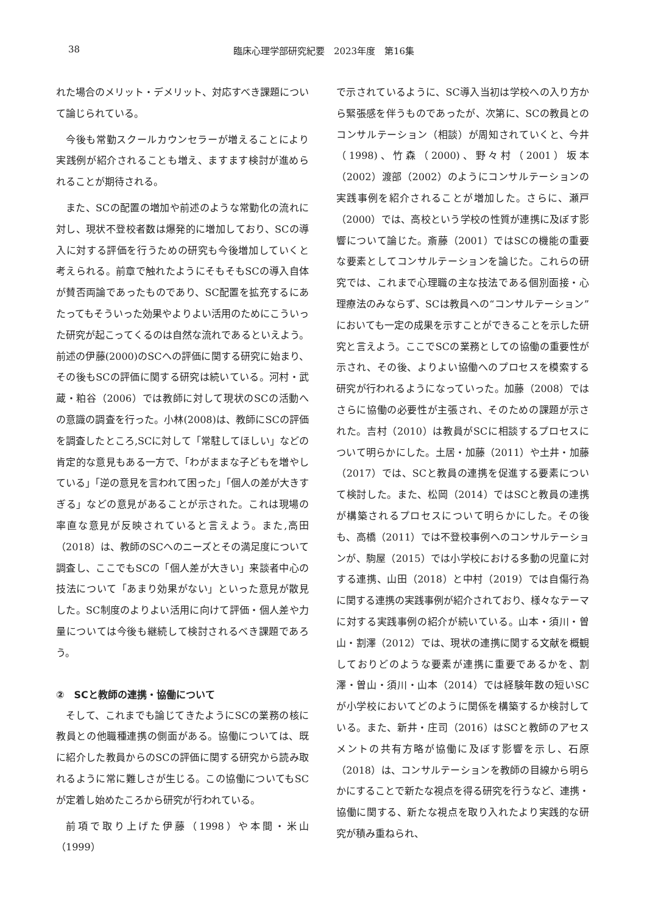38 臨床心理学部研究紀要　2023年度　第16集
れた場合のメリット・デメリット、対応すべき課題について論じられている。
今後も常勤スクールカウンセラーが増えることにより実践例が紹介されることも増え、ますます検討が進められることが期待される。
また、SCの配置の増加や前述のような常勤化の流れに対し、現状不登校者数は爆発的に増加しており、SCの導入に対する評価を行うための研究も今後増加していくと考えられる。前章で触れたようにそもそもSCの導入自体が賛否両論であったものであり、SC配置を拡充するにあたってもそういった効果やよりよい活用のためにこういった研究が起こってくるのは自然な流れであるといえよう。前述の伊藤(2000)のSCへの評価に関する研究に始まり、その後もSCの評価に関する研究は続いている。河村・武蔵・粕谷（2006）では教師に対して現状のSCの活動への意識の調査を行った。小林(2008)は、教師にSCの評価を調査したところ,SCに対して「常駐してほしい」などの肯定的な意見もある一方で、「わがままな子どもを増やしている」「逆の意見を言われて困った」「個人の差が大きすぎる」などの意見があることが示された。これは現場の率直な意見が反映されていると言えよう。また,高田（2018）は、教師のSCへのニーズとその満足度について調査し、ここでもSCの「個人差が大きい」来談者中心の技法について「あまり効果がない」といった意見が散見した。SC制度のよりよい活用に向けて評価・個人差や力量については今後も継続して検討されるべき課題であろう。
②　SCと教師の連携・協働について
そして、これまでも論じてきたようにSCの業務の核に教員との他職種連携の側面がある。協働については、既に紹介した教員からのSCの評価に関する研究から読み取れるように常に難しさが生じる。この協働についてもSCが定着し始めたころから研究が行われている。
前項で取り上げた伊藤（1998）や本間・米山（1999）
で示されているように、SC導入当初は学校への入り方から緊張感を伴うものであったが、次第に、SCの教員とのコンサルテーション（相談）が周知されていくと、今井（1998)、竹森（2000)、野々村（2001）坂本（2002）渡部（2002）のようにコンサルテーションの実践事例を紹介されることが増加した。さらに、瀬戸（2000）では、高校という学校の性質が連携に及ぼす影響について論じた。斎藤（2001）ではSCの機能の重要な要素としてコンサルテーションを論じた。これらの研究では、これまで心理職の主な技法である個別面接・心理療法のみならず、SCは教員への“コンサルテーション”においても一定の成果を示すことができることを示した研究と言えよう。ここでSCの業務としての協働の重要性が示され、その後、よりよい協働へのプロセスを模索する研究が行われるようになっていった。加藤（2008）ではさらに協働の必要性が主張され、そのための課題が示された。吉村（2010）は教員がSCに相談するプロセスについて明らかにした。土居・加藤（2011）や土井・加藤（2017）では、SCと教員の連携を促進する要素について検討した。また、松岡（2014）ではSCと教員の連携が構築されるプロセスについて明らかにした。その後も、高橋（2011）では不登校事例へのコンサルテーションが、駒屋（2015）では小学校における多動の児童に対する連携、山田（2018）と中村（2019）では自傷行為に関する連携の実践事例が紹介されており、様々なテーマに対する実践事例の紹介が続いている。山本・須川・曽山・割澤（2012）では、現状の連携に関する文献を概観しておりどのような要素が連携に重要であるかを、割澤・曽山・須川・山本（2014）では経験年数の短いSCが小学校においてどのように関係を構築するか検討している。また、新井・庄司（2016）はSCと教師のアセスメントの共有方略が協働に及ぼす影響を示し、石原（2018）は、コンサルテーションを教師の目線から明らかにすることで新たな視点を得る研究を行うなど、連携・協働に関する、新たな視点を取り入れたより実践的な研究が積み重ねられ、